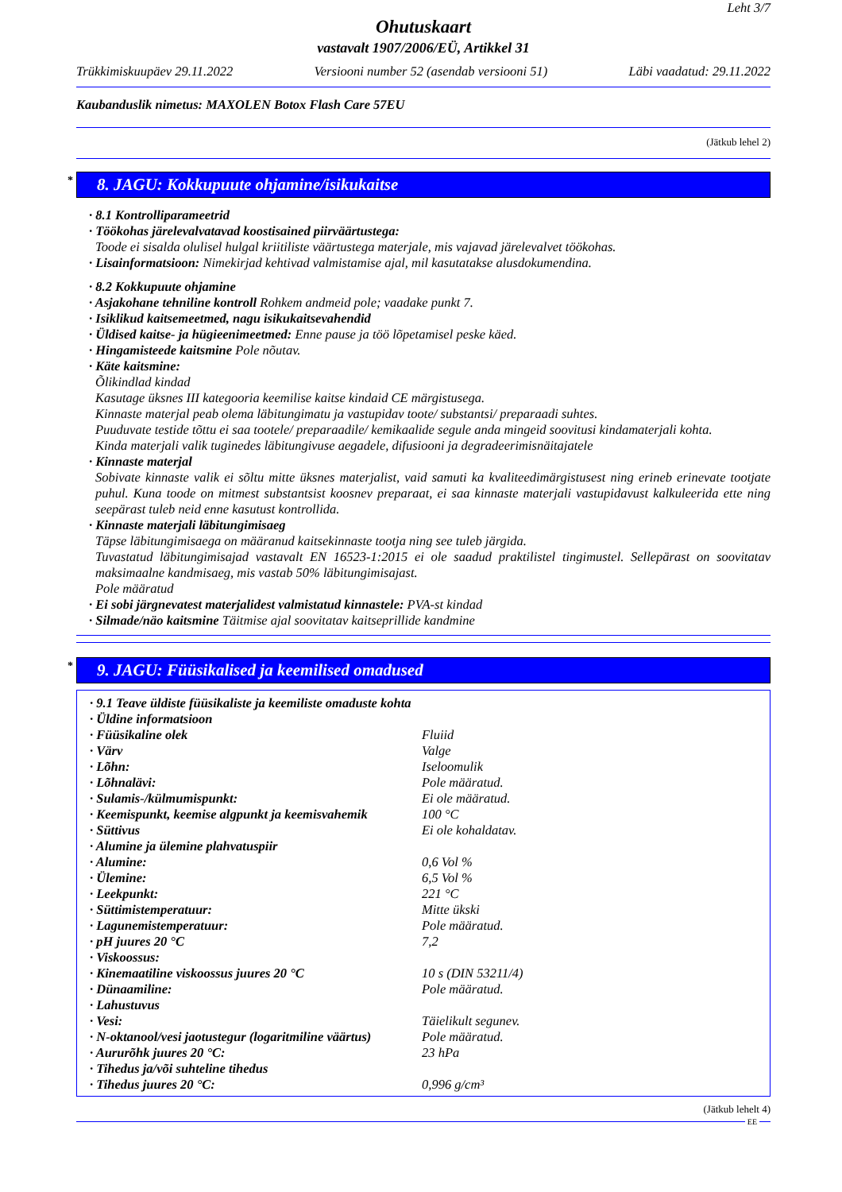Leht 3/7
Ohutuskaart
vastavalt 1907/2006/EÜ, Artikkel 31
Trükkimiskuupäev 29.11.2022 Versiooni number 52 (asendab versiooni 51) Läbi vaadatud: 29.11.2022
Kaubanduslik nimetus: MAXOLEN Botox Flash Care 57EU
(Jätkub lehel 2)
* 8. JAGU: Kokkupuute ohjamine/isikukaitse
· 8.1 Kontrolliparameetrid
· Töökohas järelevalvatavad koostisained piirväärtustega:
Toode ei sisalda olulisel hulgal kriitiliste väärtustega materjale, mis vajavad järelevalvet töökohas.
· Lisainformatsioon: Nimekirjad kehtivad valmistamise ajal, mil kasutatakse alusdokumendina.
· 8.2 Kokkupuute ohjamine
· Asjakohane tehniline kontroll Rohkem andmeid pole; vaadake punkt 7.
· Isiklikud kaitsemeetmed, nagu isikukaitsevahendid
· Üldised kaitse- ja hügieenimeetmed: Enne pause ja töö lõpetamisel peske käed.
· Hingamisteede kaitsmine Pole nõutav.
· Käte kaitsmine:
Õlikindlad kindad
Kasutage üksnes III kategooria keemilise kaitse kindaid CE märgistusega.
Kinnaste materjal peab olema läbitungimatu ja vastupidav toote/ substantsi/ preparaadi suhtes.
Puuduvate testide tõttu ei saa tootele/ preparaadile/ kemikaalide segule anda mingeid soovitusi kindamaterjali kohta.
Kinda materjali valik tuginedes läbitungivuse aegadele, difusiooni ja degradeerimisnäitajatele
· Kinnaste materjal
Sobivate kinnaste valik ei sõltu mitte üksnes materjalist, vaid samuti ka kvaliteedimärgistusest ning erineb erinevate tootjate puhul. Kuna toode on mitmest substantsist koosnev preparaat, ei saa kinnaste materjali vastupidavust kalkuleerida ette ning seepärast tuleb neid enne kasutust kontrollida.
· Kinnaste materjali läbitungimisaeg
Täpse läbitungimisaega on määranud kaitsekinnaste tootja ning see tuleb järgida.
Tuvastatud läbitungimisajad vastavalt EN 16523-1:2015 ei ole saadud praktilistel tingimustel. Sellepärast on soovitatav maksimaalne kandmisaeg, mis vastab 50% läbitungimisajast.
Pole määratud
· Ei sobi järgnevatest materjalidest valmistatud kinnastele: PVA-st kindad
· Silmade/näo kaitsmine Täitmise ajal soovitatav kaitseprillide kandmine
* 9. JAGU: Füüsikalised ja keemilised omadused
| · 9.1 Teave üldiste füüsikaliste ja keemiliste omaduste kohta | |
| · Üldine informatsioon | |
| · Füüsikaline olek | Fluiid |
| · Värv | Valge |
| · Lõhn: | Iseloomulik |
| · Lõhnalävi: | Pole määratud. |
| · Sulamis-/külmumispunkt: | Ei ole määratud. |
| · Keemispunkt, keemise algpunkt ja keemisvahemik | 100 °C |
| · Süttivus | Ei ole kohaldatav. |
| · Alumine ja ülemine plahvatuspiir | |
| · Alumine: | 0,6 Vol % |
| · Ülemine: | 6,5 Vol % |
| · Leekpunkt: | 221 °C |
| · Süttimistemperatuur: | Mitte ükski |
| · Lagunemistemperatuur: | Pole määratud. |
| · pH juures 20 °C | 7,2 |
| · Viskoossus: | |
| · Kinemaatiline viskoossus juures 20 °C | 10 s (DIN 53211/4) |
| · Dünaamiline: | Pole määratud. |
| · Lahustuvus | |
| · Vesi: | Täielikult segunev. |
| · N-oktanool/vesi jaotustegur (logaritmiline väärtus) | Pole määratud. |
| · Aururõhk juures 20 °C: | 23 hPa |
| · Tihedus ja/või suhteline tihedus | |
| · Tihedus juures 20 °C: | 0,996 g/cm³ |
(Jätkub lehelt 4)
EE